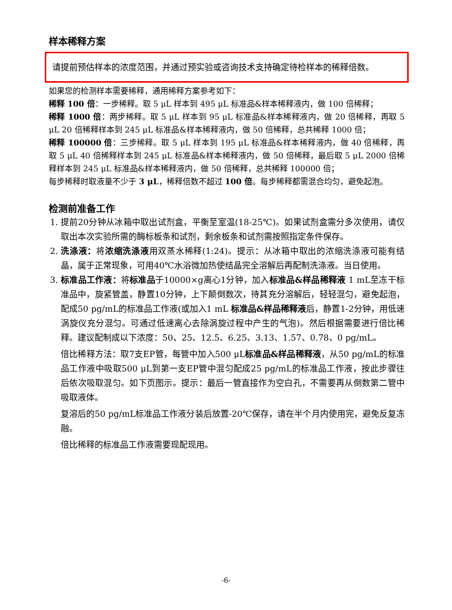样本稀释方案
请提前预估样本的浓度范围，并通过预实验或咨询技术支持确定待检样本的稀释倍数。
如果您的检测样本需要稀释，通用稀释方案参考如下：
稀释 100 倍：一步稀释。取 5 μL 样本到 495 μL 标准品&样本稀释液内，做 100 倍稀释；
稀释 1000 倍：两步稀释。取 5 μL 样本到 95 μL 标准品&样本稀释液内，做 20 倍稀释，再取 5 μL 20 倍稀释样本到 245 μL 标准品&样本稀释液内，做 50 倍稀释，总共稀释 1000 倍；
稀释 100000 倍：三步稀释。取 5 μL 样本到 195 μL 标准品&样本稀释液内，做 40 倍稀释，再取 5 μL 40 倍稀释样本到 245 μL 标准品&样本稀释液内，做 50 倍稀释，最后取 5 μL 2000 倍稀释样本到 245 μL 标准品&样本稀释液内，做 50 倍稀释，总共稀释 100000 倍；
每步稀释时取液量不少于 3 μL，稀释倍数不超过 100 倍。每步稀释都需混合均匀，避免起泡。
检测前准备工作
1. 提前20分钟从冰箱中取出试剂盒，平衡至室温(18-25℃)。如果试剂盒需分多次使用，请仅取出本次实验所需的酶标板条和试剂，剩余板条和试剂需按照指定条件保存。
2. 洗涤液：将浓缩洗涤液用双蒸水稀释(1:24)。提示：从冰箱中取出的浓缩洗涤液可能有结晶，属于正常现象，可用40℃水浴微加热使结晶完全溶解后再配制洗涤液。当日使用。
3. 标准品工作液：将标准品于10000×g离心1分钟，加入标准品&样品稀释液 1 mL至冻干标准品中，旋紧管盖，静置10分钟，上下颠倒数次，待其充分溶解后，轻轻混匀，避免起泡，配成50 pg/mL的标准品工作液(或加入1 mL 标准品&样品稀释液后，静置1-2分钟，用低速涡旋仪充分混匀。可通过低速离心去除涡旋过程中产生的气泡)。然后根据需要进行倍比稀释。建议配制成以下浓度：50、25、12.5、6.25、3.13、1.57、0.78、0 pg/mL。
倍比稀释方法：取7支EP管，每管中加入500 μL标准品&样品稀释液，从50 pg/mL的标准品工作液中吸取500 μL到第一支EP管中混匀配成25 pg/mL的标准品工作液，按此步骤往后依次吸取混匀。如下页图示。提示：最后一管直接作为空白孔，不需要再从倒数第二管中吸取液体。
复溶后的50 pg/mL标准品工作液分装后放置-20℃保存，请在半个月内使用完，避免反复冻融。
倍比稀释的标准品工作液需要现配现用。
-6-